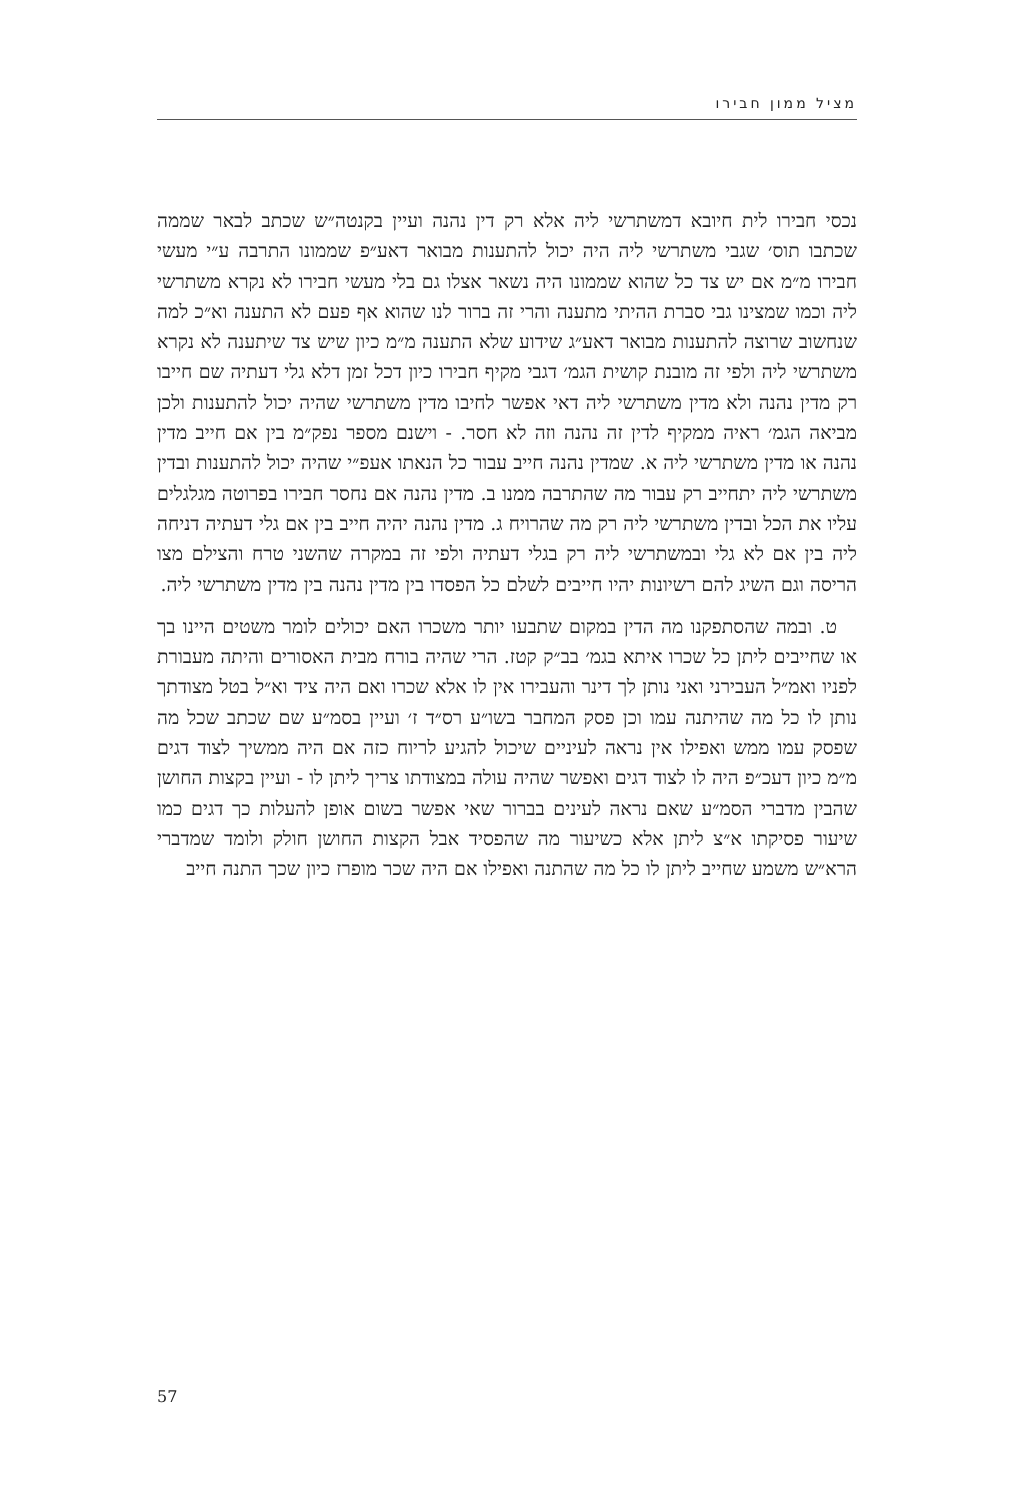מציל ממון חבירו
נכסי חבירו לית חיובא דמשתרשי ליה אלא רק דין נהנה ועיין בקנטה״ש שכתב לבאר שממה שכתבו תוס׳ שגבי משתרשי ליה היה יכול להתענות מבואר דאע״פ שממונו התרבה ע״י מעשי חבירו מ״מ אם יש צד כל שהוא שממונו היה נשאר אצלו גם בלי מעשי חבירו לא נקרא משתרשי ליה וכמו שמצינו גבי סברת ההיתי מתענה והרי זה ברור לנו שהוא אף פעם לא התענה וא״כ למה שנחשוב שרוצה להתענות מבואר דאע״ג שידוע שלא התענה מ״מ כיון שיש צד שיתענה לא נקרא משתרשי ליה ולפי זה מובנת קושית הגמ׳ דגבי מקיף חבירו כיון דכל זמן דלא גלי דעתיה שם חייבו רק מדין נהנה ולא מדין משתרשי ליה דאי אפשר לחיבו מדין משתרשי שהיה יכול להתענות ולכן מביאה הגמ׳ ראיה ממקיף לדין זה נהנה וזה לא חסר. - וישנם מספר נפק״מ בין אם חייב מדין נהנה או מדין משתרשי ליה א. שמדין נהנה חייב עבור כל הנאתו אעפ״י שהיה יכול להתענות ובדין משתרשי ליה יתחייב רק עבור מה שהתרבה ממנו ב. מדין נהנה אם נחסר חבירו בפרוטה מגלגלים עליו את הכל ובדין משתרשי ליה רק מה שהרויח ג. מדין נהנה יהיה חייב בין אם גלי דעתיה דניחה ליה בין אם לא גלי ובמשתרשי ליה רק בגלי דעתיה ולפי זה במקרה שהשני טרח והצילם מצו הריסה וגם השיג להם רשיונות יהיו חייבים לשלם כל הפסדו בין מדין נהנה בין מדין משתרשי ליה.
ט. ובמה שהסתפקנו מה הדין במקום שתבעו יותר משכרו האם יכולים לומר משטים היינו בך או שחייבים ליתן כל שכרו איתא בגמ׳ בב״ק קטז. הרי שהיה בורח מבית האסורים והיתה מעבורת לפניו ואמ״ל העבירני ואני נותן לך דינר והעבירו אין לו אלא שכרו ואם היה ציד וא״ל בטל מצודתך נותן לו כל מה שהיתנה עמו וכן פסק המחבר בשו״ע רס״ד ז׳ ועיין בסמ״ע שם שכתב שכל מה שפסק עמו ממש ואפילו אין נראה לעיניים שיכול להגיע לריוח כזה אם היה ממשיך לצוד דגים מ״מ כיון דעכ״פ היה לו לצוד דגים ואפשר שהיה עולה במצודתו צריך ליתן לו - ועיין בקצות החושן שהבין מדברי הסמ״ע שאם נראה לעינים בברור שאי אפשר בשום אופן להעלות כך דגים כמו שיעור פסיקתו א״צ ליתן אלא כשיעור מה שהפסיד אבל הקצות החושן חולק ולומד שמדברי הרא״ש משמע שחייב ליתן לו כל מה שהתנה ואפילו אם היה שכר מופרז כיון שכך התנה חייב
57